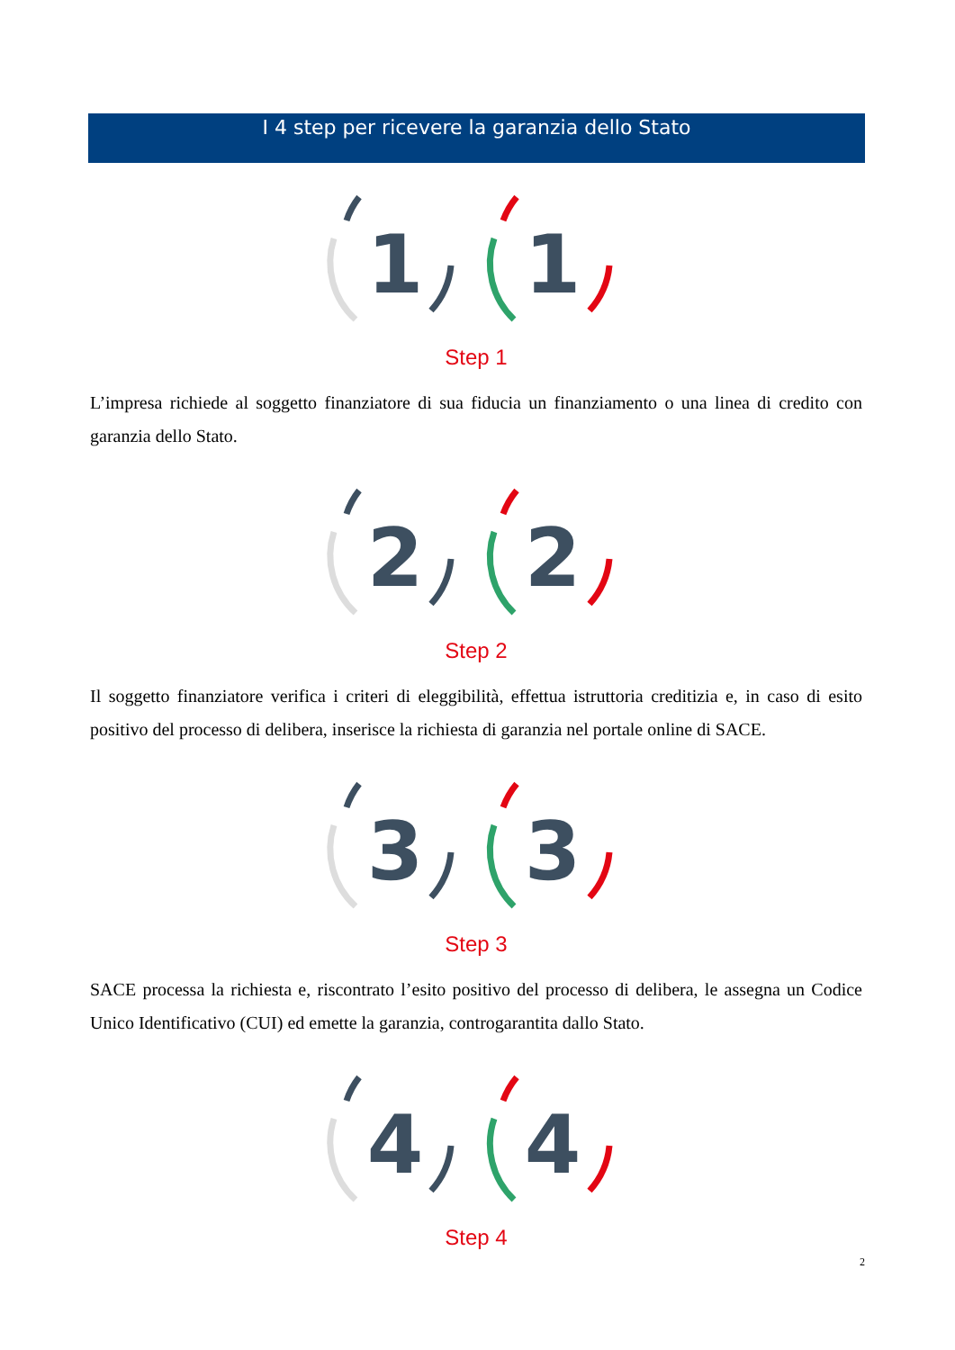I 4 step per ricevere la garanzia dello Stato
1
1
Step 1
L’impresa richiede al soggetto finanziatore di sua fiducia un finanziamento o una linea di credito con garanzia dello Stato.
2
2
Step 2
Il soggetto finanziatore verifica i criteri di eleggibilità, effettua istruttoria creditizia e, in caso di esito positivo del processo di delibera, inserisce la richiesta di garanzia nel portale online di SACE.
3
3
Step 3
SACE processa la richiesta e, riscontrato l’esito positivo del processo di delibera, le assegna un Codice Unico Identificativo (CUI) ed emette la garanzia, controgarantita dallo Stato.
4
4
Step 4
2